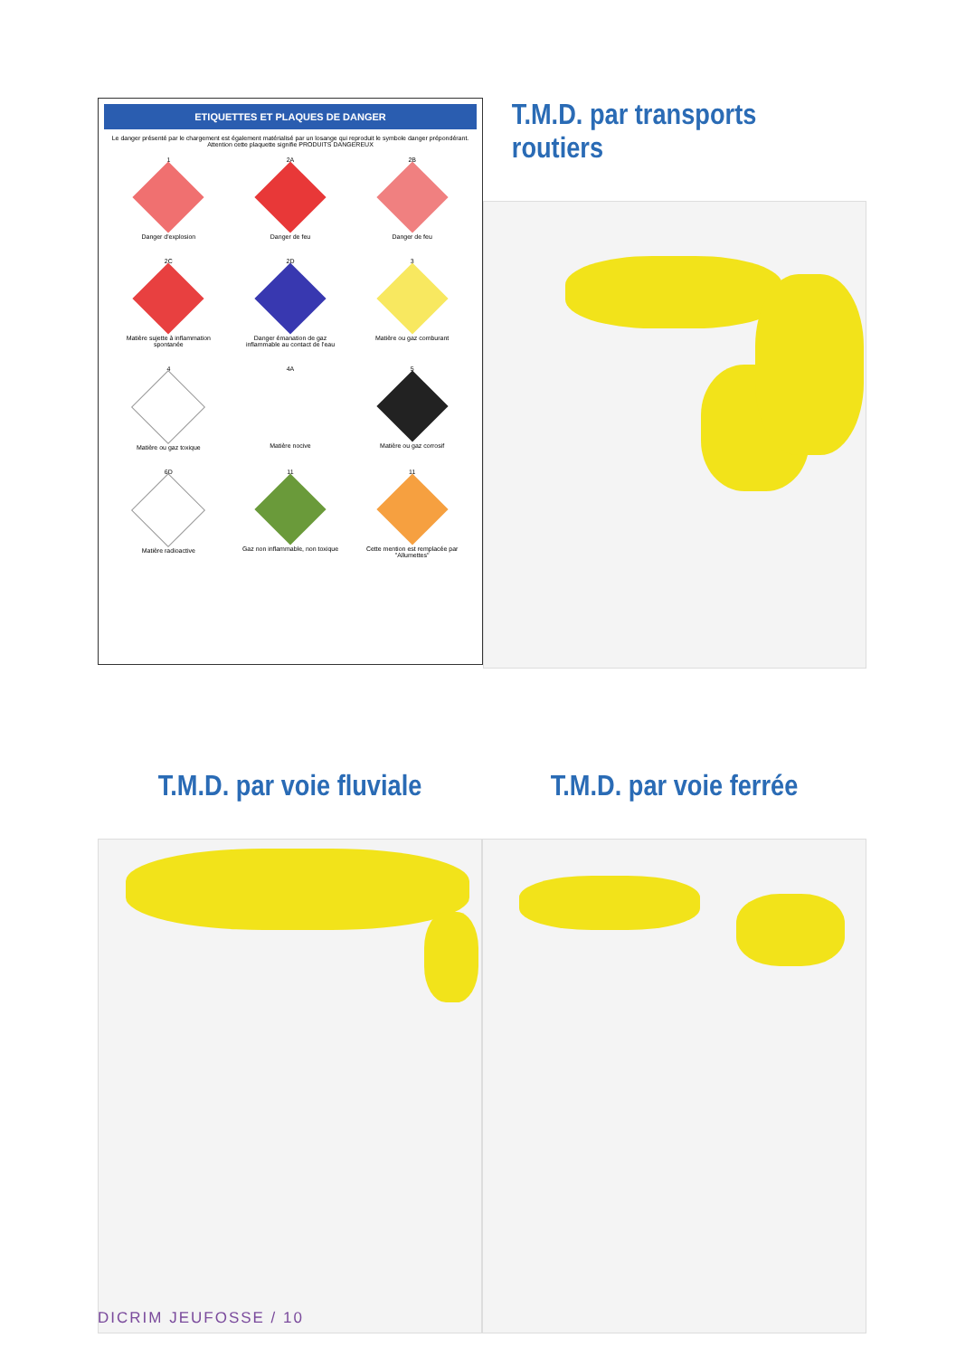ETIQUETTES ET PLAQUES DE DANGER
Le danger présenté par le chargement est également matérialisé par un losange qui reproduit le symbole danger prépondérant. Attention cette plaquette signifie PRODUITS DANGEREUX
1
Danger d'explosion
2A
Danger de feu
2B
Danger de feu
2C
Matière sujette à inflammation spontanée
2D
Danger émanation de gaz inflammable au contact de l'eau
3
Matière ou gaz comburant
4
Matière ou gaz toxique
4A
Matière nocive
5
Matière ou gaz corrosif
6D
Matière radioactive
11
Gaz non inflammable, non toxique
11
Cette mention est remplacée par "Allumettes"
T.M.D. par transports routiers
T.M.D. par voie fluviale T.M.D. par voie ferrée
DICRIM JEUFOSSE / 10